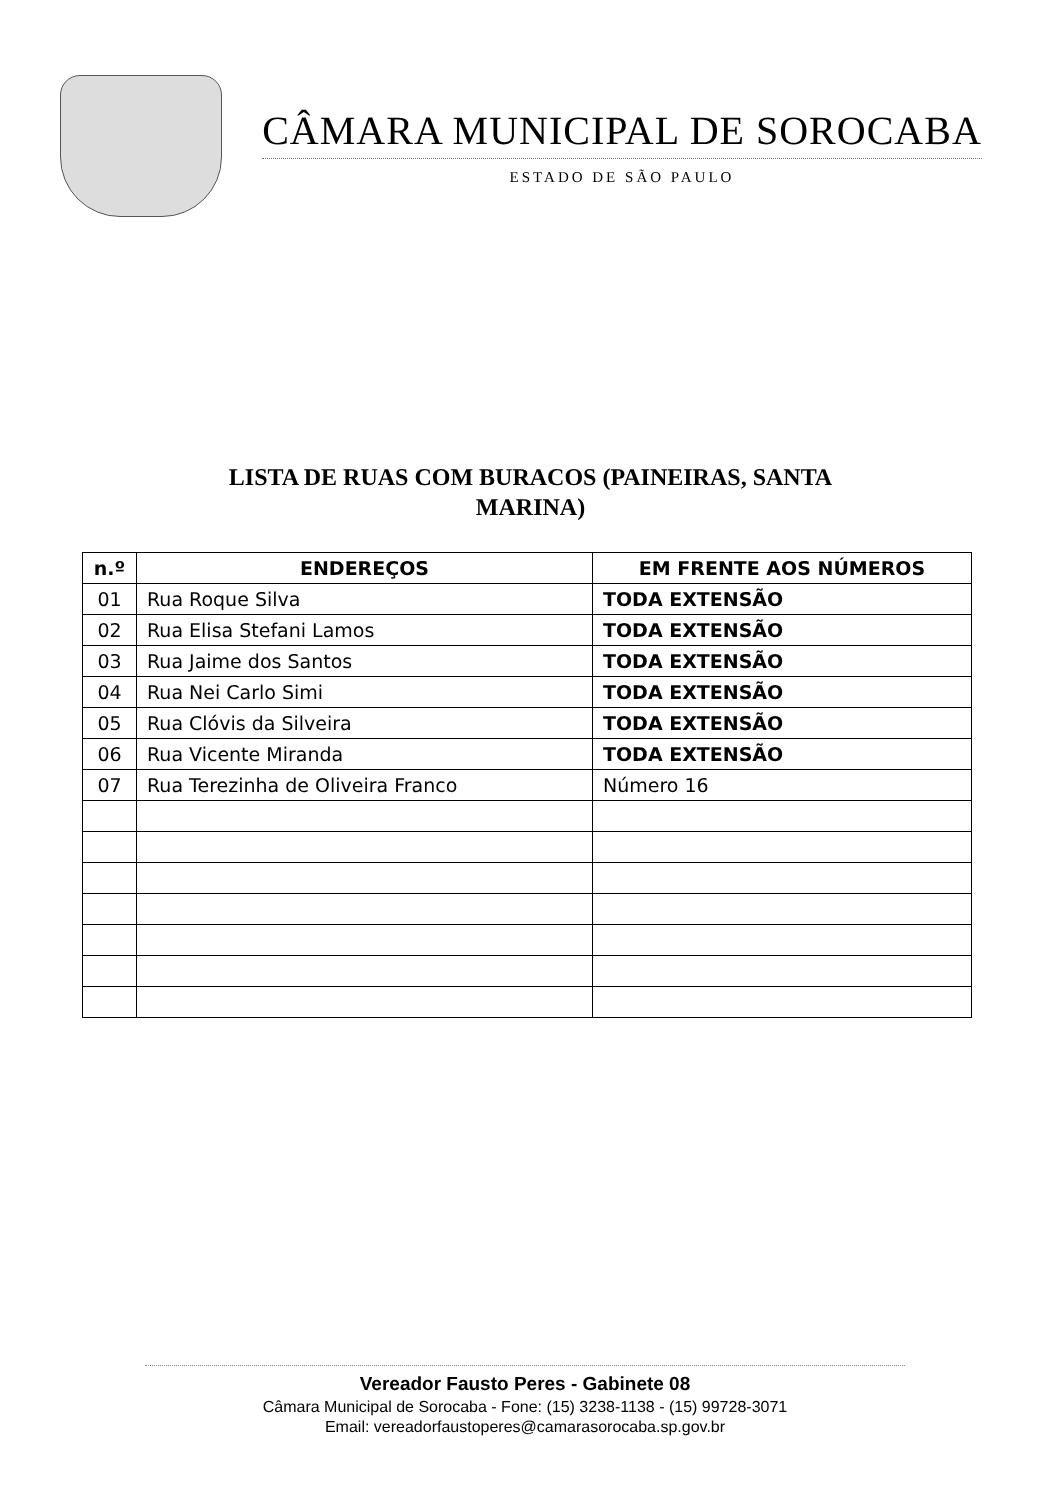CÂMARA MUNICIPAL DE SOROCABA
ESTADO DE SÃO PAULO
LISTA DE RUAS COM BURACOS (PAINEIRAS, SANTA MARINA)
| n.º | ENDEREÇOS | EM FRENTE AOS NÚMEROS |
| --- | --- | --- |
| 01 | Rua Roque Silva | TODA EXTENSÃO |
| 02 | Rua Elisa Stefani Lamos | TODA EXTENSÃO |
| 03 | Rua Jaime dos Santos | TODA EXTENSÃO |
| 04 | Rua Nei Carlo Simi | TODA EXTENSÃO |
| 05 | Rua Clóvis da Silveira | TODA EXTENSÃO |
| 06 | Rua Vicente Miranda | TODA EXTENSÃO |
| 07 | Rua Terezinha de Oliveira Franco | Número 16 |
Vereador Fausto Peres - Gabinete 08
Câmara Municipal de Sorocaba - Fone: (15) 3238-1138 - (15) 99728-3071
Email: vereadorfaustoperes@camarasorocaba.sp.gov.br